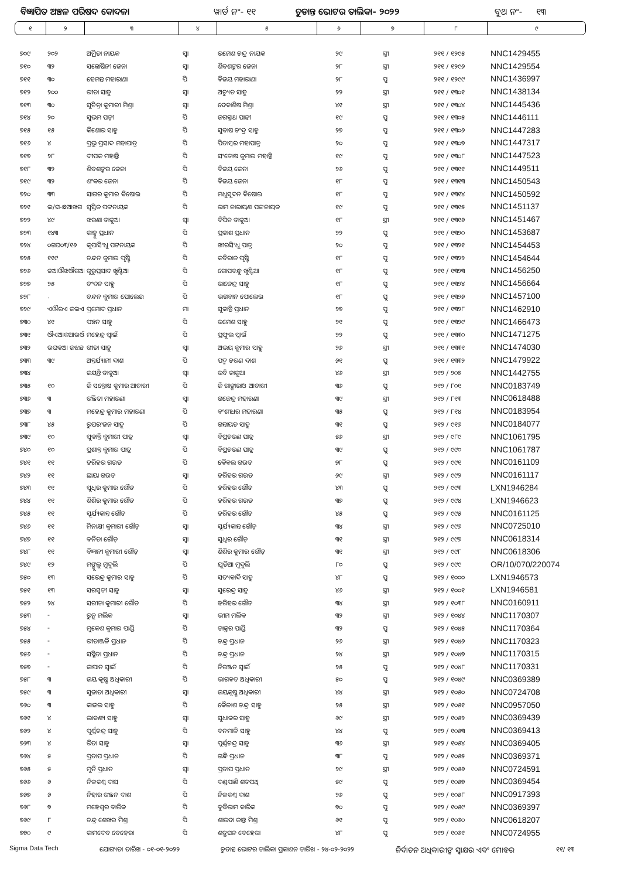ବିଜ୍ଞାପିତ ଅଞ୍ଚଳ ପରିଷଦ କୋଦଳା ୱାର୍ଡ ନଂ- ୧୧ ଚୁଡାନ୍ତ ଭୋଟର ତାଲିକା- ୨୦୨୨ ବୁଥ ନଂ- ୧୩
| ୧ | ୨ | ୩ | ୪ | ୫ | ୬ | ୭ | ୮ | ୯ |
| ୭୦୯ | ୨୦୨ | ଅମ୍ରିତା ନାୟକ | ସ୍ୱା | ରମେଶ ଚନ୍ଦ୍ର ନାୟକ | ୨୯ | ସ୍ତ୍ରୀ | ୨୧୧ / ୧୨୯୫ | NNC1429455 |
| ୭୧୦ | ୩୨ | ସନ୍ତୋଷିନୀ ଜେନା | ସ୍ୱା | ଶିବଶଙ୍କର ଜେନା | ୨୮ | ସ୍ତ୍ରୀ | ୨୧୧ / ୧୨୯୬ | NNC1429554 |
| ୭୧୧ | ୩୦ | ହେମନ୍ତ ମହାରାଣା | ପି | ବିଜୟ ମହାରାଣା | ୨୮ | ପୁ | ୨୧୧ / ୧୨୯୯ | NNC1436997 |
| ୭୧୨ | ୨୦୦ | ରୀତା ସାହୁ | ସ୍ୱା | ଅଚ୍ୟୁତ ସାହୁ | ୨୨ | ସ୍ତ୍ରୀ | ୨୧୧ / ୧୩୦୧ | NNC1438134 |
| ୭୧୩ | ୩୦ | ସୁଚିତ୍ରା କୁମାରୀ ମିଶ୍ରା | ସ୍ୱା | ଦେବାଶିଷ ମିଶ୍ରା | ୪୧ | ସ୍ତ୍ରୀ | ୨୧୧ / ୧୩୦୪ | NNC1445436 |
| ୭୧୪ | ୨୦ | ସୁଭମ ପଡ଼ୀ | ପି | ଜଗନ୍ନାଥ ପାଢୀ | ୧୯ | ପୁ | ୨୧୧ / ୧୩୦୫ | NNC1446111 |
| ୭୧୫ | ୧୫ | କିଶୋର ସାହୁ | ପି | ସୁବାଷ ଚଂଦ୍ର ସାହୁ | ୨୭ | ପୁ | ୨୧୧ / ୧୩୦୬ | NNC1447283 |
| ୭୧୬ | ୪ | ପ୍ରଭୁ ପ୍ରସାଦ ମହାପାତ୍ର | ପି | ପିତାମ୍ବର ମହାପାତ୍ର | ୨୦ | ପୁ | ୨୧୧ / ୧୩୦୭ | NNC1447317 |
| ୭୧୭ | ୨୮ | ଦୀପକ ମହାନ୍ତି | ପି | ସଂତୋଷ କୁମାର ମହାନ୍ତି | ୧୯ | ପୁ | ୨୧୧ / ୧୩୦୮ | NNC1447523 |
| ୭୧୮ | ୩୨ | ଶିବଶଙ୍କର ଜେନା | ପି | ବିଜୟ ଜେନା | ୨୬ | ପୁ | ୨୧୧ / ୧୩୧୧ | NNC1449511 |
| ୭୧୯ | ୩୨ | ଶଂକର ଜେନା | ପି | ବିଜୟ ଜେନା | ୧୮ | ପୁ | ୨୧୧ / ୧୩୧୩ | NNC1450543 |
| ୭୨୦ | ୩୩ | ସାଗର କୁମାର ବିଷୋଇ | ପି | ମଧୁସୂଦନ ବିଷୋଇ | ୧୮ | ପୁ | ୨୧୧ / ୧୩୧୪ | NNC1450592 |
| ୭୨୧ | ଇ/ଘ-ଛଆଖଗ | ସ୍ୱସ୍ତିକ ପଟ୍ଟନାୟକ | ପି | ରାମ ନାରାୟଣ ପଟ୍ଟନାୟକ | ୧୯ | ପୁ | ୨୧୧ / ୧୩୧୫ | NNC1451137 |
| ୭୨୨ | ୪୯ | ଝରଣା ଡାକୁଆ | ସ୍ୱା | ବିପିନ ଡାକୁଆ | ୧୮ | ସ୍ତ୍ରୀ | ୨୧୧ / ୧୩୧୬ | NNC1451467 |
| ୭୨୩ | ୧୪୩ | କାହ୍ନୁ ପ୍ରଧାନ | ପି | ପ୍ରକାଶ ପ୍ରଧାନ | ୨୨ | ପୁ | ୨୧୧ / ୧୩୨୦ | NNC1453687 |
| ୭୨୪ | ୦ଗଘ୦୩/୧୬ | କୃପାସିଂଧୁ ପଟନାୟକ | ପି | ଖୀରସିଂଧୁ ପାତ୍ର | ୨୦ | ପୁ | ୨୧୧ / ୧୩୨୧ | NNC1454453 |
| ୭୨୫ | ୧୧୯ | ଚନ୍ଦନ କୁମାର ପୃଷ୍ଟି | ପି | କବିରାଜ ପୃଷ୍ଟି | ୧୮ | ପୁ | ୨୧୧ / ୧୩୨୨ | NNC1454644 |
| ୭୨୬ | ଜଆଔଝଔଗଆ | ଗୁରୁପ୍ରସାଦ ଖୁଣ୍ଟିଆ | ପି | ଗୋପବନ୍ଧୁ ଖୁଣ୍ଟିଆ | ୧୮ | ପୁ | ୨୧୧ / ୧୩୨୩ | NNC1456250 |
| ୭୨୭ | ୨୫ | ଚଂଦନ ସାହୁ | ପି | ରାଜେନ୍ଦ୍ର ସାହୁ | ୧୮ | ପୁ | ୨୧୧ / ୧୩୨୪ | NNC1456664 |
| ୭୨୮ | . | ଚନ୍ଦନ କୁମାର ପୋଲେଇ | ପି | ଭଗବାନ ପୋଲେଇ | ୧୮ | ପୁ | ୨୧୧ / ୧୩୨୬ | NNC1457100 |
| ୭୨୯ | ଏଔଉଏ ଜଇଏ | ପ୍ରମୋଦ ପ୍ରଧାନ | ମା | ସୁକାନ୍ତି ପ୍ରଧାନ | ୨୭ | ପୁ | ୨୧୧ / ୧୩୨୮ | NNC1462910 |
| ୭୩୦ | ୪୧ | ପଞ୍ଚନ ସାହୁ | ପି | ରମେଶ ସାହୁ | ୨୧ | ପୁ | ୨୧୧ / ୧୩୨୯ | NNC1466473 |
| ୭୩୧ | ଔଏଆକଆଉଔ | ମହେନ୍ଦ୍ର ସ୍ୱାଇଁ | ପି | ପ୍ରଫୁଲ ସ୍ୱାଇଁ | ୨୨ | ପୁ | ୨୧୧ / ୧୩୩୦ | NNC1471275 |
| ୭୩୨ | ଉଘକଆ ଜଝଛ | ଗୀତା ସାହୁ | ସ୍ୱା | ଅଭୟ କୁମାର ସାହୁ | ୨୬ | ସ୍ତ୍ରୀ | ୨୧୧ / ୧୩୩୧ | NNC1474030 |
| ୭୩୩ | ୩୯ | ଅନ୍ତର୍ଯ୍ୟାମୀ ଦାଶ | ପି | ପଦ୍ମ ଚରଣ ଦାଶ | ୬୧ | ପୁ | ୨୧୧ / ୧୩୩୨ | NNC1479922 |
| ୭୩୪ | | ଜୟନ୍ତି ଡାକୁଆ | ସ୍ୱା | ରବି ଡାକୁଆ | ୪୬ | ସ୍ତ୍ରୀ | ୨୧୨ / ୨୦୭ | NNC1442755 |
| ୭୩୫ | ୧୦ | ଜି ସନ୍ତୋଷ କୁମାର ଆଚାରୀ | ପି | ଜି ଗାଙ୍ଗାରାଓ ଆଚାରୀ | ୩୬ | ପୁ | ୨୧୨ / ୮୦୧ | NNC0183749 |
| ୭୩୬ | ୩ | ରଞ୍ଜିତା ମହାରଣା | ସ୍ୱା | ଗଜେନ୍ଦ୍ର ମହାରଣା | ୩୯ | ସ୍ତ୍ରୀ | ୨୧୨ / ୮୧୩ | NNC0618488 |
| ୭୩୭ | ୩ | ମହେନ୍ଦ୍ର କୁମାର ମହାରଣା | ପି | ବଂଶୀଧର ମହାରଣା | ୩୫ | ପୁ | ୨୧୨ / ୮୧୪ | NNC0183954 |
| ୭୩୮ | ୪୫ | ରୁପରଂଜନ ସାହୁ | ପି | ଗନ୍ତାୟତ ସାହୁ | ୩୧ | ପୁ | ୨୧୨ / ୯୧୬ | NNC0184077 |
| ୭୩୯ | ୧୦ | ସୁକାନ୍ତି କୁମାରୀ ପାତ୍ର | ସ୍ୱା | ବିପ୍ରଚରଣ ପାତ୍ର | ୫୬ | ସ୍ତ୍ରୀ | ୨୧୨ / ୯୮୯ | NNC1061795 |
| ୭୪୦ | ୧୦ | ପ୍ରଶାନ୍ତ କୁମାର ପାତ୍ର | ପି | ବିପ୍ରଚରଣ ପାତ୍ର | ୩୯ | ପୁ | ୨୧୨ / ୯୯୦ | NNC1061787 |
| ୭୪୧ | ୧୧ | ହରିହର ଗଉଡ | ପି | କୈବଲ ଗଉଡ | ୭୮ | ପୁ | ୨୧୨ / ୯୯୧ | NNC0161109 |
| ୭୪୨ | ୧୧ | ଛାୟା ଗଉଡ | ସ୍ୱା | ହରିହର ଗଉଡ | ୬୯ | ସ୍ତ୍ରୀ | ୨୧୨ / ୯୯୨ | NNC0161117 |
| ୭୪୩ | ୧୧ | ସୁଧିର କୁମାର ଗୌଡ | ପି | ହରିହର ଗୌଡ | ୪୩ | ପୁ | ୨୧୨ / ୯୯୩ | LXN1946284 |
| ୭୪୪ | ୧୧ | ଶିଶିର କୁମାର ଗୌଡ | ପି | ହରିହର ଗଉଡ | ୩୭ | ପୁ | ୨୧୨ / ୯୯୪ | LXN1946623 |
| ୭୪୫ | ୧୧ | ସୂର୍ଯ୍ୟକାନ୍ତ ଗୌଡ | ପି | ହରିହର ଗୌଡ | ୪୫ | ପୁ | ୨୧୨ / ୯୯୫ | NNC0161125 |
| ୭୪୬ | ୧୧ | ମିନାକ୍ଷୀ କୁମାରୀ ଗୌଡ଼ | ସ୍ୱା | ସୂର୍ଯ୍ୟକାନ୍ତ ଗୌଡ଼ | ୩୪ | ସ୍ତ୍ରୀ | ୨୧୨ / ୯୯୬ | NNC0725010 |
| ୭୪୭ | ୧୧ | ବନିତା ଗୌଡ଼ | ସ୍ୱା | ସୁଧିର ଗୌଡ଼ | ୩୧ | ସ୍ତ୍ରୀ | ୨୧୨ / ୯୯୭ | NNC0618314 |
| ୭୪୮ | ୧୧ | ବିଜ୍ଞାନୀ କୁମାରୀ ଗୌଡ଼ | ସ୍ୱା | ଶିଶିର କୁମାର ଗୌଡ଼ | ୩୧ | ସ୍ତ୍ରୀ | ୨୧୨ / ୯୯୮ | NNC0618306 |
| ୭୪୯ | ୧୨ | ମଙ୍ଗୁଲୁ ମୁଦୁଲି | ପି | ଯୁଡିଆ ମୁଦୁଲି | ୮୦ | ପୁ | ୨୧୨ / ୯୯୯ | OR/10/070/220074 |
| ୭୫୦ | ୧୩ | ସରେନ୍ଦ୍ର କୁମାର ସାହୁ | ପି | ସତ୍ୟବାଦି ସାହୁ | ୪୮ | ପୁ | ୨୧୨ / ୧୦୦୦ | LXN1946573 |
| ୭୫୧ | ୧୩ | ସରସ୍ୱତୀ ସାହୁ | ସ୍ୱା | ସୁରେନ୍ଦ୍ର ସାହୁ | ୪୬ | ସ୍ତ୍ରୀ | ୨୧୨ / ୧୦୦୧ | LXN1946581 |
| ୭୫୨ | ୨୪ | ସରୀତା କୁମାରୀ ଗୌଡ | ପି | ହରିହର ଗୌଡ | ୩୪ | ସ୍ତ୍ରୀ | ୨୧୨ / ୧୦୩୮ | NNC0160911 |
| ୭୫୩ | - | ରୁନୁ ମଲିକ | ସ୍ୱା | ଭୀମ ମଲିକ | ୩୨ | ସ୍ତ୍ରୀ | ୨୧୨ / ୧୦୪୪ | NNC1170307 |
| ୭୫୪ | - | ମୁକେଶ କୁମାର ପାଣ୍ଡି | ପି | ଡାକ୍ତର ପାଣ୍ଡି | ୩୨ | ପୁ | ୨୧୨ / ୧୦୪୫ | NNC1170364 |
| ୭୫୫ | - | ରୀତାଞ୍ଜଳି ପ୍ରଧାନ | ପି | ଚନ୍ଦ୍ର ପ୍ରଧାନ | ୨୬ | ସ୍ତ୍ରୀ | ୨୧୨ / ୧୦୪୬ | NNC1170323 |
| ୭୫୬ | - | ସସ୍ମିତା ପ୍ରଧାନ | ପି | ଚନ୍ଦ୍ର ପ୍ରଧାନ | ୨୪ | ସ୍ତ୍ରୀ | ୨୧୨ / ୧୦୪୭ | NNC1170315 |
| ୭୫୭ | - | ଜାପାନ ସ୍ୱାଇଁ | ପି | ନିରଞ୍ଜନ ସ୍ୱାଇଁ | ୨୫ | ପୁ | ୨୧୨ / ୧୦୪୮ | NNC1170331 |
| ୭୫୮ | ୩ | ଜୟ କୃଷ୍ଣ ଅଧିକାରୀ | ପି | ଭାଗବତ ଅଧିକାରୀ | ୫୦ | ପୁ | ୨୧୨ / ୧୦୪୯ | NNC0369389 |
| ୭୫୯ | ୩ | ସୁଜାତା ଅଧିକାରୀ | ସ୍ୱା | ଜୟକୃଷ୍ଣ ଅଧିକାରୀ | ୪୪ | ସ୍ତ୍ରୀ | ୨୧୨ / ୧୦୫୦ | NNC0724708 |
| ୭୬୦ | ୩ | କାଜଲ ସାହୁ | ପି | କୈଳାଶ ଚନ୍ଦ୍ର ସାହୁ | ୨୫ | ସ୍ତ୍ରୀ | ୨୧୨ / ୧୦୫୧ | NNC0957050 |
| ୭୬୧ | ୪ | ଲାବଣ୍ୟ ସାହୁ | ସ୍ୱା | ସୁଧାକର ସାହୁ | ୬୯ | ସ୍ତ୍ରୀ | ୨୧୨ / ୧୦୫୨ | NNC0369439 |
| ୭୬୨ | ୪ | ପୂର୍ଣ୍ଣଚନ୍ଦ୍ର ସାହୁ | ପି | ବନମାଳି ସାହୁ | ୪୪ | ପୁ | ୨୧୨ / ୧୦୫୩ | NNC0369413 |
| ୭୬୩ | ୪ | ରିତା ସାହୁ | ସ୍ୱା | ପୂର୍ଣ୍ଣଚନ୍ଦ୍ର ସାହୁ | ୩୬ | ସ୍ତ୍ରୀ | ୨୧୨ / ୧୦୫୪ | NNC0369405 |
| ୭୬୪ | ୫ | ପ୍ରତାପ ପ୍ରଧାନ | ପି | ଗନ୍ଧି ପ୍ରଧାନ | ୩୮ | ପୁ | ୨୧୨ / ୧୦୫୫ | NNC0369371 |
| ୭୬୫ | ୫ | ମୁନି ପ୍ରଧାନ | ସ୍ୱା | ପ୍ରତାପ ପ୍ରଧାନ | ୨୯ | ସ୍ତ୍ରୀ | ୨୧୨ / ୧୦୫୬ | NNC0724591 |
| ୭୬୬ | ୬ | ନିଳକଣ୍ଠ ଦାସ | ପି | ଦଣ୍ଡପାଣି ଶତପଥି | ୫୯ | ପୁ | ୨୧୨ / ୧୦୫୭ | NNC0369454 |
| ୭୬୭ | ୬ | ନିହାର ରଞ୍ଜନ ଦାଶ | ପି | ନିଳକଣ୍ଠ ଦାଶ | ୨୬ | ପୁ | ୨୧୨ / ୧୦୫୮ | NNC0917393 |
| ୭୬୮ | ୭ | ମହେଶ୍ୱର ବାରିକ | ପି | ବୁଦ୍ଧିରାମ ବାରିକ | ୭୦ | ପୁ | ୨୧୨ / ୧୦୫୯ | NNC0369397 |
| ୭୬୯ | ୮ | ଚନ୍ଦ୍ର ଶେଖର ମିଶ୍ର | ପି | ଶାରଦା କାନ୍ତ ମିଶ୍ର | ୬୧ | ପୁ | ୨୧୨ / ୧୦୬୦ | NNC0618207 |
| ୭୭୦ | ୯ | କାମଦେବ ବେହେରା | ପି | ଶତ୍ରୁଘନ ବେହେରା | ୪୮ | ପୁ | ୨୧୨ / ୧୦୬୧ | NNC0724955 |
Sigma Data Tech ଯୋଗ୍ୟତା ତାରିଖ - ୦୧-୦୧-୨୦୨୨ ଚୁଡାନ୍ତ ଭୋଟର ତାଲିକା ପ୍ରକାଶନ ତାରିଖ - ୨୪-୦୨-୨୦୨୨ ନିର୍ବାଚନ ଅଧିକାରୀଙ୍କ ସ୍ୱାକ୍ଷର ଏବଂ ମୋହର ୧୧/ ୧୩